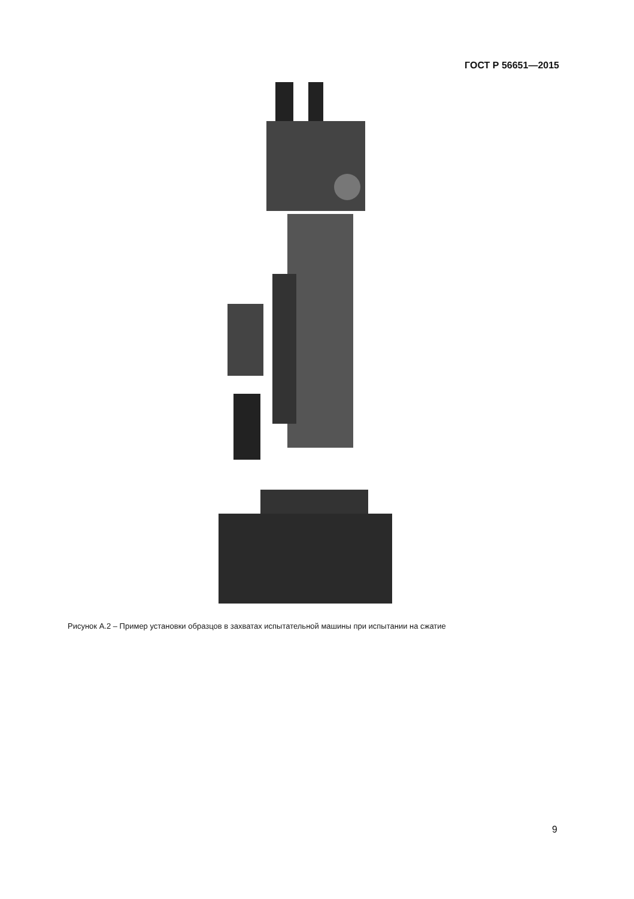ГОСТ Р 56651—2015
Рисунок А.2 – Пример установки образцов в захватах испытательной машины при испытании на сжатие
9